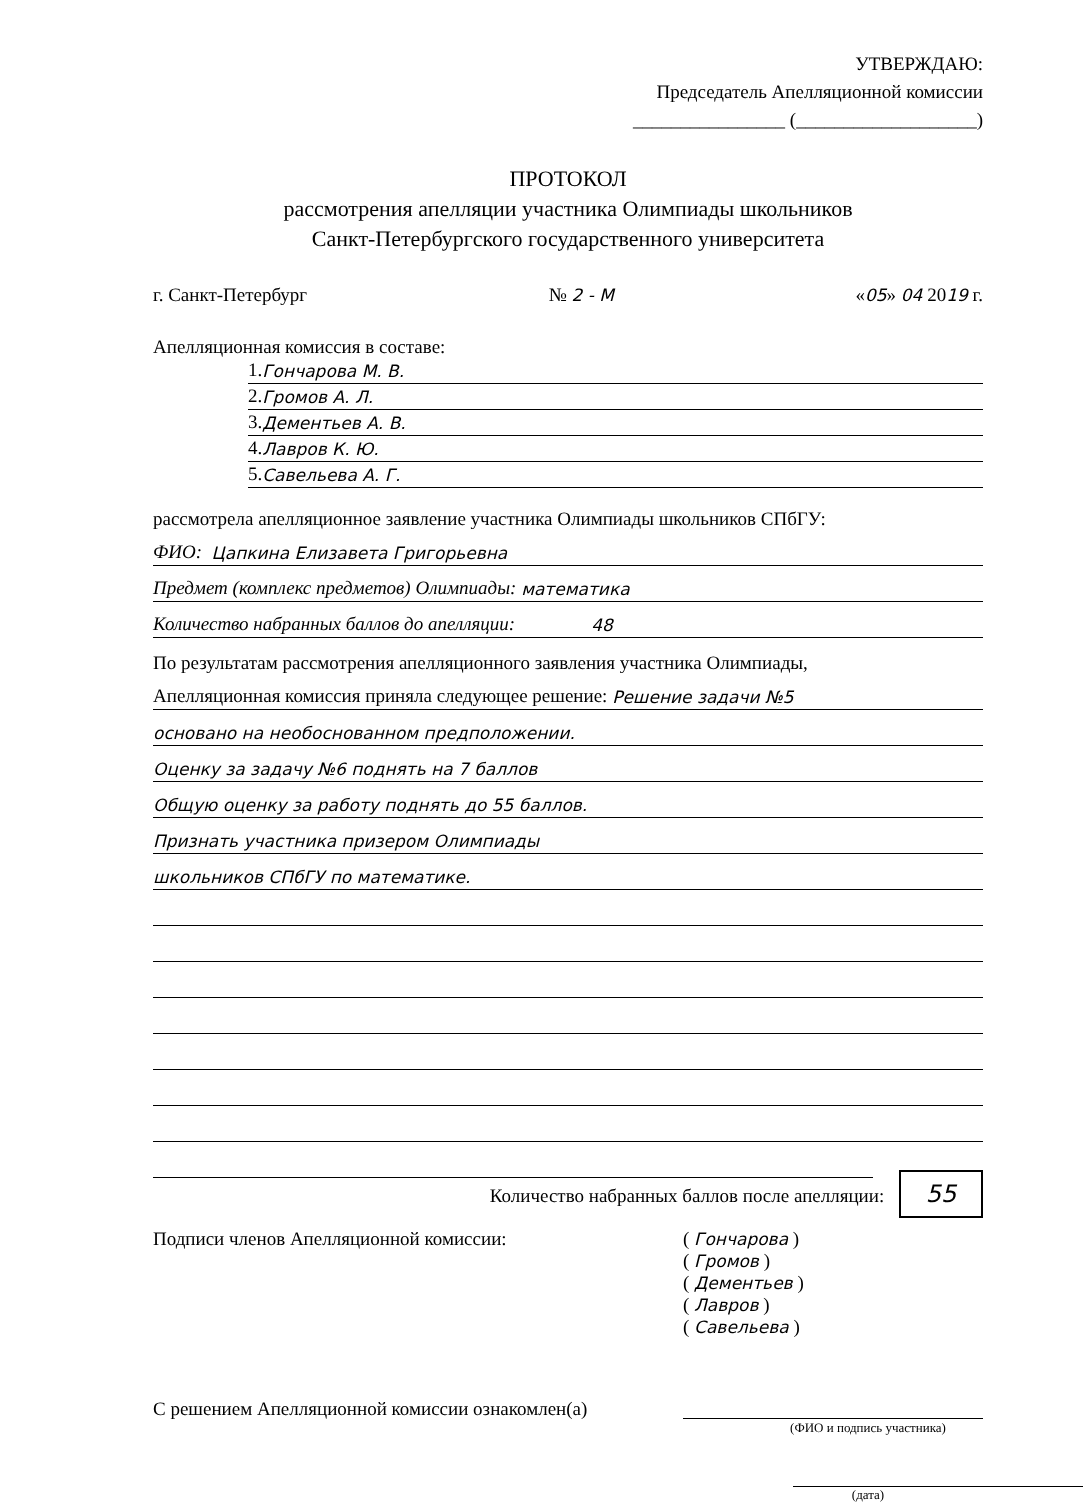УТВЕРЖДАЮ:
Председатель Апелляционной комиссии
________________ (___________________)
ПРОТОКОЛ
рассмотрения апелляции участника Олимпиады школьников
Санкт-Петербургского государственного университета
г. Санкт-Петербург № 2 - М «05» 04 2019 г.
Апелляционная комиссия в составе:
1. Гончарова М. В.
2. Громов А. Л.
3. Дементьев А. В.
4. Лавров К. Ю.
5. Савельева А. Г.
рассмотрела апелляционное заявление участника Олимпиады школьников СПбГУ:
ФИО: Цапкина Елизавета Григорьевна
Предмет (комплекс предметов) Олимпиады: математика
Количество набранных баллов до апелляции: 48
По результатам рассмотрения апелляционного заявления участника Олимпиады,
Апелляционная комиссия приняла следующее решение: Решение задачи №5
основано на необоснованном предположении.
Оценку за задачу №6 поднять на 7 баллов
Общую оценку за работу поднять до 55 баллов.
Признать участника призером Олимпиады
школьников СПбГУ по математике.
Количество набранных баллов после апелляции: 55
Подписи членов Апелляционной комиссии:
( Гончарова )
( Громов )
( Дементьев )
( Лавров )
( Савельева )
С решением Апелляционной комиссии ознакомлен(а)
(ФИО и подпись участника)
(дата)